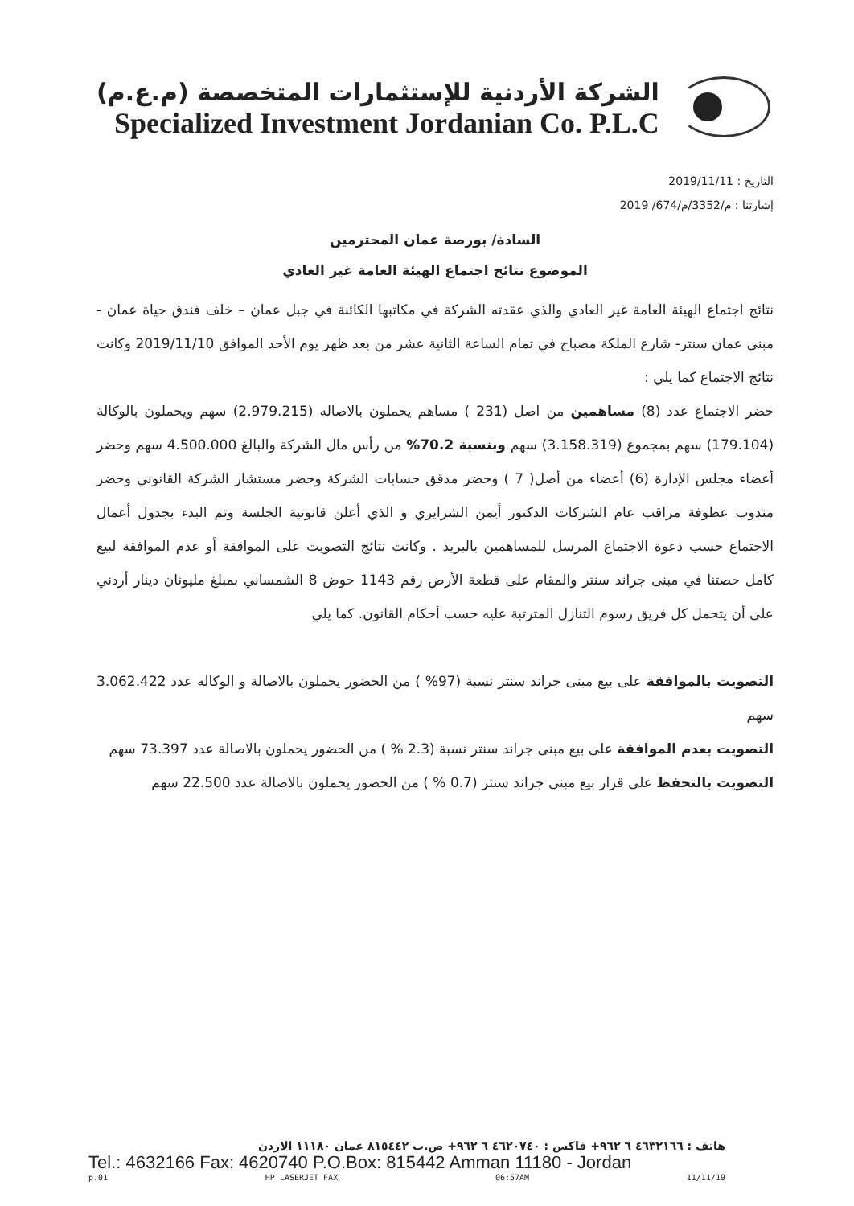الشركة الأردنية للإستثمارات المتخصصة (م.ع.م)
Specialized Investment Jordanian Co. P.L.C
التاريخ : 2019/11/11
إشارتنا : م/3352/م/674/ 2019
السادة/ بورصة عمان المحترمين
الموضوع نتائج اجتماع الهيئة العامة غير العادي
نتائج اجتماع الهيئة العامة غير العادي والذي عقدته الشركة في مكاتبها الكائنة في جبل عمان – خلف فندق حياة عمان - مبنى عمان سنتر- شارع الملكة مصباح في تمام الساعة الثانية عشر من بعد ظهر يوم الأحد الموافق 2019/11/10 وكانت نتائج الاجتماع كما يلي :
حضر الاجتماع عدد (8) مساهمين من اصل (231 ) مساهم يحملون بالاصاله (2.979.215) سهم ويحملون بالوكالة (179.104) سهم بمجموع (3.158.319) سهم وبنسبة 70.2% من رأس مال الشركة والبالغ 4.500.000 سهم وحضر أعضاء مجلس الإدارة (6) أعضاء من أصل( 7 ) وحضر مدقق حسابات الشركة وحضر مستشار الشركة القانوني وحضر مندوب عطوفة مراقب عام الشركات الدكتور أيمن الشرايري و الذي أعلن قانونية الجلسة وتم البدء بجدول أعمال الاجتماع حسب دعوة الاجتماع المرسل للمساهمين بالبريد . وكانت نتائج التصويت على الموافقة أو عدم الموافقة لبيع كامل حصتنا في مبنى جراند سنتر والمقام على قطعة الأرض رقم 1143 حوض 8 الشمساني بمبلغ مليونان دينار أردني على أن يتحمل كل فريق رسوم التنازل المترتبة عليه حسب أحكام القانون. كما يلي
التصويت بالموافقة على بيع مبنى جراند سنتر نسبة (97% ) من الحضور يحملون بالاصالة و الوكاله عدد 3.062.422 سهم
التصويت بعدم الموافقة على بيع مبنى جراند سنتر نسبة (2.3 % ) من الحضور يحملون بالاصالة عدد 73.397 سهم
التصويت بالتحفظ على قرار بيع مبنى جراند سنتر (0.7 % ) من الحضور يحملون بالاصالة عدد 22.500 سهم
هاتف : ٤٦٣٢١٦٦ ٦ ٩٦٢+ فاكس : ٤٦٢٠٧٤٠ ٦ ٩٦٢+ ص.ب ٨١٥٤٤٢ عمان ١١١٨٠ الاردن
Tel.: 4632166 Fax: 4620740 P.O.Box: 815442 Amman 11180 - Jordan
p.01 HP LASERJET FAX 06:57AM 11/11/19